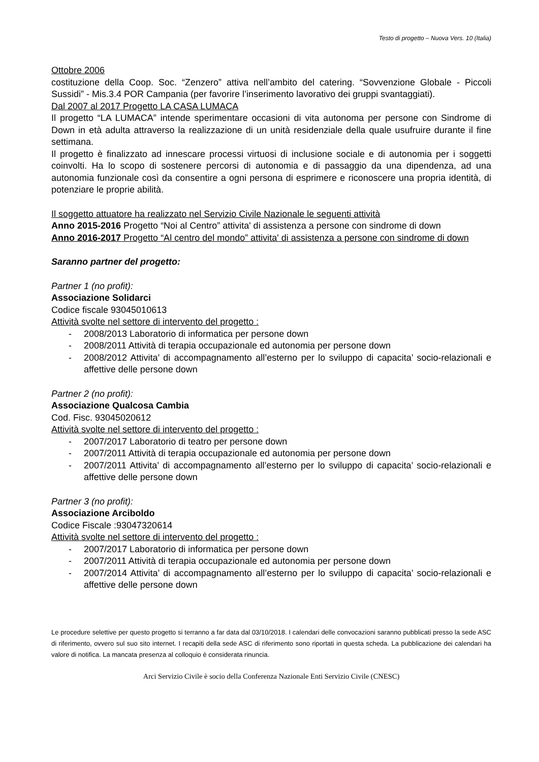Testo di progetto – Nuova Vers. 10 (Italia)
Ottobre 2006
costituzione della Coop. Soc. “Zenzero” attiva nell’ambito del catering. “Sovvenzione Globale - Piccoli Sussidi” - Mis.3.4 POR Campania (per favorire l’inserimento lavorativo dei gruppi svantaggiati).
Dal 2007 al 2017 Progetto LA CASA LUMACA
Il progetto “LA LUMACA” intende sperimentare occasioni di vita autonoma per persone con Sindrome di Down in età adulta attraverso la realizzazione di un unità residenziale della quale usufruire durante il fine settimana.
Il progetto è finalizzato ad innescare processi virtuosi di inclusione sociale e di autonomia per i soggetti coinvolti. Ha lo scopo di sostenere percorsi di autonomia e di passaggio da una dipendenza, ad una autonomia funzionale così da consentire a ogni persona di esprimere e riconoscere una propria identità, di potenziare le proprie abilità.
Il soggetto attuatore ha realizzato nel Servizio Civile Nazionale le seguenti attività
Anno 2015-2016 Progetto “Noi al Centro” attivita' di assistenza a persone con sindrome di down
Anno 2016-2017 Progetto “Al centro del mondo” attivita' di assistenza a persone con sindrome di down
Saranno partner del progetto:
Partner 1 (no profit):
Associazione Solidarci
Codice fiscale 93045010613
Attività svolte nel settore di intervento del progetto :
- 2008/2013 Laboratorio di informatica per persone down
- 2008/2011 Attività di terapia occupazionale ed autonomia per persone down
- 2008/2012 Attivita’ di accompagnamento all’esterno per lo sviluppo di capacita’ socio-relazionali e affettive delle persone down
Partner 2 (no profit):
Associazione Qualcosa Cambia
Cod. Fisc. 93045020612
Attività svolte nel settore di intervento del progetto :
- 2007/2017 Laboratorio di teatro per persone down
- 2007/2011 Attività di terapia occupazionale ed autonomia per persone down
- 2007/2011 Attivita’ di accompagnamento all’esterno per lo sviluppo di capacita’ socio-relazionali e affettive delle persone down
Partner 3 (no profit):
Associazione Arciboldo
Codice Fiscale :93047320614
Attività svolte nel settore di intervento del progetto :
- 2007/2017 Laboratorio di informatica per persone down
- 2007/2011 Attività di terapia occupazionale ed autonomia per persone down
- 2007/2014 Attivita’ di accompagnamento all’esterno per lo sviluppo di capacita’ socio-relazionali e affettive delle persone down
Le procedure selettive per questo progetto si terranno a far data dal 03/10/2018. I calendari delle convocazioni saranno pubblicati presso la sede ASC di riferimento, ovvero sul suo sito internet. I recapiti della sede ASC di riferimento sono riportati in questa scheda. La pubblicazione dei calendari ha valore di notifica. La mancata presenza al colloquio è considerata rinuncia.
Arci Servizio Civile è socio della Conferenza Nazionale Enti Servizio Civile (CNESC)